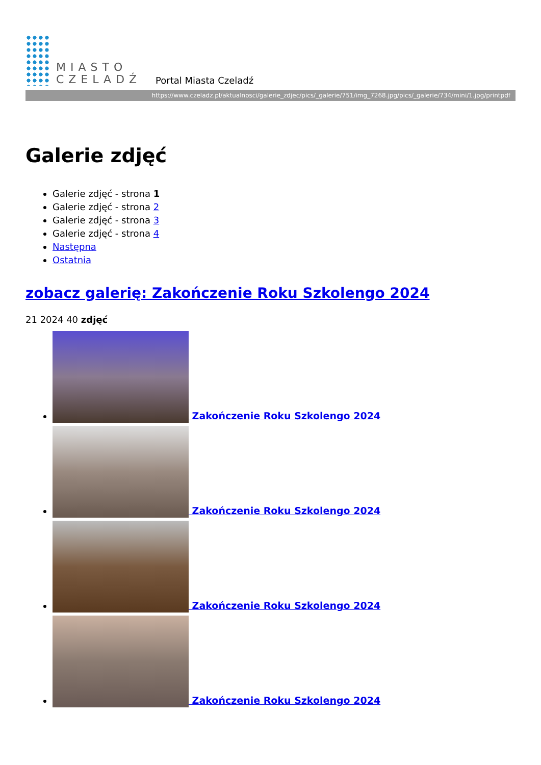MIASTO
CZELADŹ
Portal Miasta Czeladź
https://www.czeladz.pl/aktualnosci/galerie_zdjec/pics/_galerie/751/img_7268.jpg/pics/_galerie/734/mini/1.jpg/printpdf
Galerie zdjęć
Galerie zdjęć - strona 1
Galerie zdjęć - strona 2
Galerie zdjęć - strona 3
Galerie zdjęć - strona 4
Następna
Ostatnia
zobacz galerię: Zakończenie Roku Szkolengo 2024
21 2024 40 zdjęć
Zakończenie Roku Szkolengo 2024
Zakończenie Roku Szkolengo 2024
Zakończenie Roku Szkolengo 2024
Zakończenie Roku Szkolengo 2024